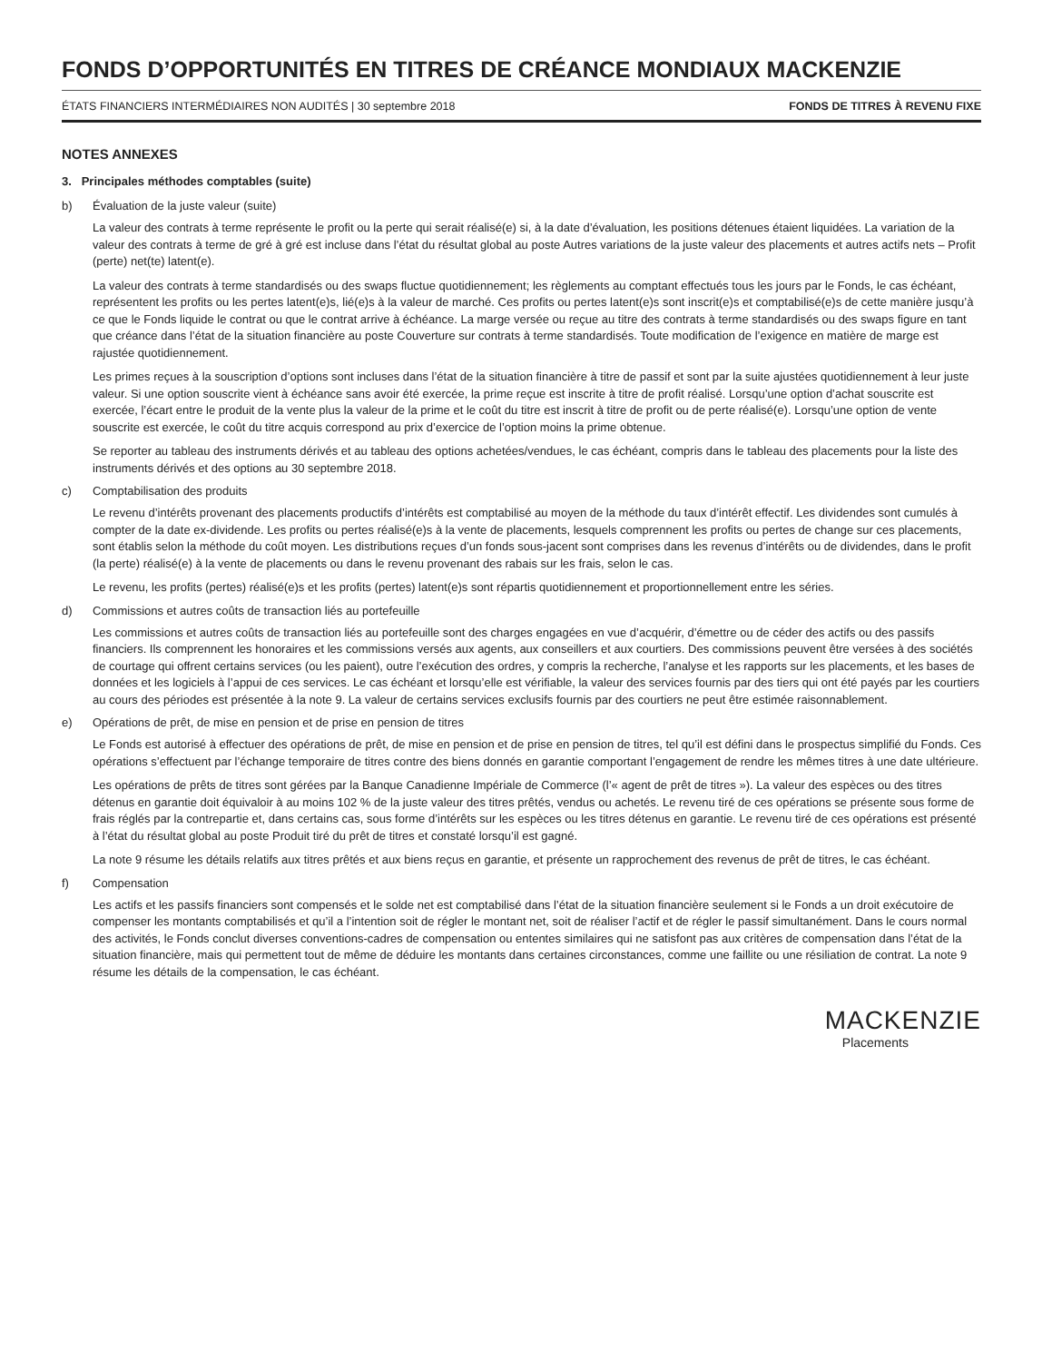FONDS D’OPPORTUNITÉS EN TITRES DE CRÉANCE MONDIAUX MACKENZIE
ÉTATS FINANCIERS INTERMÉDIAIRES NON AUDITÉS | 30 septembre 2018 FONDS DE TITRES À REVENU FIXE
NOTES ANNEXES
3. Principales méthodes comptables (suite)
b) Évaluation de la juste valeur (suite)
La valeur des contrats à terme représente le profit ou la perte qui serait réalisé(e) si, à la date d’évaluation, les positions détenues étaient liquidées. La variation de la valeur des contrats à terme de gré à gré est incluse dans l’état du résultat global au poste Autres variations de la juste valeur des placements et autres actifs nets – Profit (perte) net(te) latent(e).
La valeur des contrats à terme standardisés ou des swaps fluctue quotidiennement; les règlements au comptant effectués tous les jours par le Fonds, le cas échéant, représentent les profits ou les pertes latent(e)s, lié(e)s à la valeur de marché. Ces profits ou pertes latent(e)s sont inscrit(e)s et comptabilisé(e)s de cette manière jusqu’à ce que le Fonds liquide le contrat ou que le contrat arrive à échéance. La marge versée ou reçue au titre des contrats à terme standardisés ou des swaps figure en tant que créance dans l’état de la situation financière au poste Couverture sur contrats à terme standardisés. Toute modification de l’exigence en matière de marge est rajustée quotidiennement.
Les primes reçues à la souscription d’options sont incluses dans l’état de la situation financière à titre de passif et sont par la suite ajustées quotidiennement à leur juste valeur. Si une option souscrite vient à échéance sans avoir été exercée, la prime reçue est inscrite à titre de profit réalisé. Lorsqu’une option d’achat souscrite est exercée, l’écart entre le produit de la vente plus la valeur de la prime et le coût du titre est inscrit à titre de profit ou de perte réalisé(e). Lorsqu’une option de vente souscrite est exercée, le coût du titre acquis correspond au prix d’exercice de l’option moins la prime obtenue.
Se reporter au tableau des instruments dérivés et au tableau des options achetées/vendues, le cas échéant, compris dans le tableau des placements pour la liste des instruments dérivés et des options au 30 septembre 2018.
c) Comptabilisation des produits
Le revenu d’intérêts provenant des placements productifs d’intérêts est comptabilisé au moyen de la méthode du taux d’intérêt effectif. Les dividendes sont cumulés à compter de la date ex-dividende. Les profits ou pertes réalisé(e)s à la vente de placements, lesquels comprennent les profits ou pertes de change sur ces placements, sont établis selon la méthode du coût moyen. Les distributions reçues d’un fonds sous-jacent sont comprises dans les revenus d’intérêts ou de dividendes, dans le profit (la perte) réalisé(e) à la vente de placements ou dans le revenu provenant des rabais sur les frais, selon le cas.
Le revenu, les profits (pertes) réalisé(e)s et les profits (pertes) latent(e)s sont répartis quotidiennement et proportionnellement entre les séries.
d) Commissions et autres coûts de transaction liés au portefeuille
Les commissions et autres coûts de transaction liés au portefeuille sont des charges engagées en vue d’acquérir, d’émettre ou de céder des actifs ou des passifs financiers. Ils comprennent les honoraires et les commissions versés aux agents, aux conseillers et aux courtiers. Des commissions peuvent être versées à des sociétés de courtage qui offrent certains services (ou les paient), outre l’exécution des ordres, y compris la recherche, l’analyse et les rapports sur les placements, et les bases de données et les logiciels à l’appui de ces services. Le cas échéant et lorsqu’elle est vérifiable, la valeur des services fournis par des tiers qui ont été payés par les courtiers au cours des périodes est présentée à la note 9. La valeur de certains services exclusifs fournis par des courtiers ne peut être estimée raisonnablement.
e) Opérations de prêt, de mise en pension et de prise en pension de titres
Le Fonds est autorisé à effectuer des opérations de prêt, de mise en pension et de prise en pension de titres, tel qu’il est défini dans le prospectus simplifié du Fonds. Ces opérations s’effectuent par l’échange temporaire de titres contre des biens donnés en garantie comportant l’engagement de rendre les mêmes titres à une date ultérieure.
Les opérations de prêts de titres sont gérées par la Banque Canadienne Impériale de Commerce (l’« agent de prêt de titres »). La valeur des espèces ou des titres détenus en garantie doit équivaloir à au moins 102 % de la juste valeur des titres prêtés, vendus ou achetés. Le revenu tiré de ces opérations se présente sous forme de frais réglés par la contrepartie et, dans certains cas, sous forme d’intérêts sur les espèces ou les titres détenus en garantie. Le revenu tiré de ces opérations est présenté à l’état du résultat global au poste Produit tiré du prêt de titres et constaté lorsqu’il est gagné.
La note 9 résume les détails relatifs aux titres prêtés et aux biens reçus en garantie, et présente un rapprochement des revenus de prêt de titres, le cas échéant.
f) Compensation
Les actifs et les passifs financiers sont compensés et le solde net est comptabilisé dans l’état de la situation financière seulement si le Fonds a un droit exécutoire de compenser les montants comptabilisés et qu’il a l’intention soit de régler le montant net, soit de réaliser l’actif et de régler le passif simultanément. Dans le cours normal des activités, le Fonds conclut diverses conventions-cadres de compensation ou ententes similaires qui ne satisfont pas aux critères de compensation dans l’état de la situation financière, mais qui permettent tout de même de déduire les montants dans certaines circonstances, comme une faillite ou une résiliation de contrat. La note 9 résume les détails de la compensation, le cas échéant.
MACKENZIE
Placements